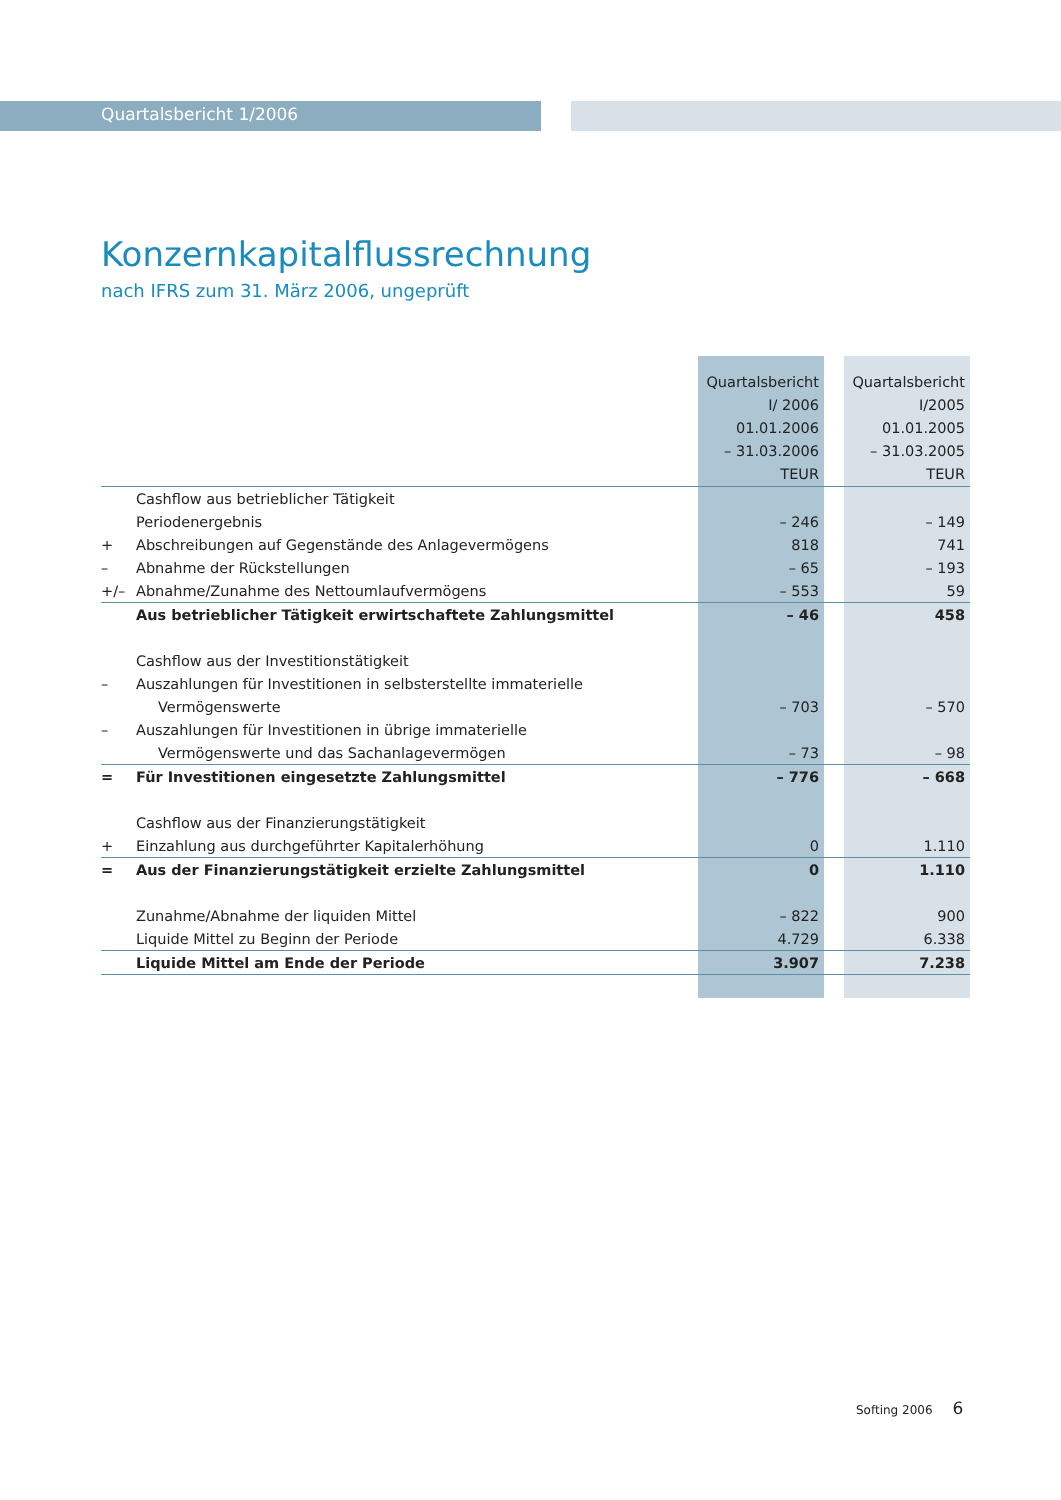Quartalsbericht 1/2006
Konzernkapitalflussrechnung
nach IFRS zum 31. März 2006, ungeprüft
| | | Quartalsbericht I/ 2006 01.01.2006 – 31.03.2006 TEUR | | Quartalsbericht I/2005 01.01.2005 – 31.03.2005 TEUR |
| --- | --- | --- | --- | --- |
| | Cashflow aus betrieblicher Tätigkeit | | | |
| | Periodenergebnis | – 246 | | – 149 |
| + | Abschreibungen auf Gegenstände des Anlagevermögens | 818 | | 741 |
| – | Abnahme der Rückstellungen | – 65 | | – 193 |
| +/– | Abnahme/Zunahme des Nettoumlaufvermögens | – 553 | | 59 |
| | Aus betrieblicher Tätigkeit erwirtschaftete Zahlungsmittel | – 46 | | 458 |
| | Cashflow aus der Investitionstätigkeit | | | |
| – | Auszahlungen für Investitionen in selbsterstellte immaterielle | | | |
| | Vermögenswerte | – 703 | | – 570 |
| – | Auszahlungen für Investitionen in übrige immaterielle | | | |
| | Vermögenswerte und das Sachanlagevermögen | – 73 | | – 98 |
| = | Für Investitionen eingesetzte Zahlungsmittel | – 776 | | – 668 |
| | Cashflow aus der Finanzierungstätigkeit | | | |
| + | Einzahlung aus durchgeführter Kapitalerhöhung | 0 | | 1.110 |
| = | Aus der Finanzierungstätigkeit erzielte Zahlungsmittel | 0 | | 1.110 |
| | Zunahme/Abnahme der liquiden Mittel | – 822 | | 900 |
| | Liquide Mittel zu Beginn der Periode | 4.729 | | 6.338 |
| | Liquide Mittel am Ende der Periode | 3.907 | | 7.238 |
Softing 2006 6